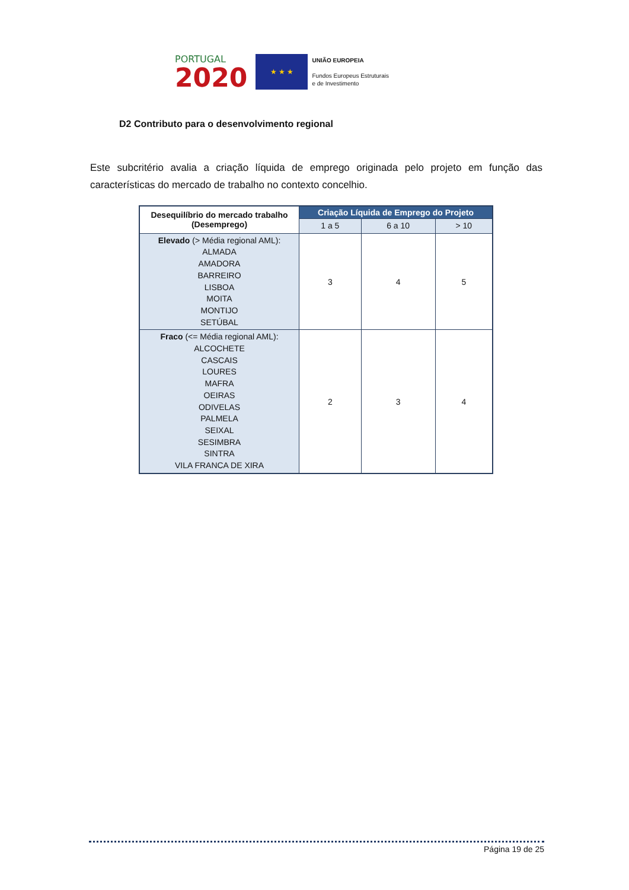PORTUGAL
2020
★ ★ ★
UNIÃO EUROPEIA
Fundos Europeus Estruturais
e de Investimento
D2 Contributo para o desenvolvimento regional
Este subcritério avalia a criação líquida de emprego originada pelo projeto em função das características do mercado de trabalho no contexto concelhio.
| Desequilíbrio do mercado trabalho (Desemprego) | Criação Líquida de Emprego do Projeto | | |
| --- | --- | --- | --- |
| | 1 a 5 | 6 a 10 | > 10 |
| Elevado (> Média regional AML): ALMADA AMADORA BARREIRO LISBOA MOITA MONTIJO SETÚBAL | 3 | 4 | 5 |
| Fraco (<= Média regional AML): ALCOCHETE CASCAIS LOURES MAFRA OEIRAS ODIVELAS PALMELA SEIXAL SESIMBRA SINTRA VILA FRANCA DE XIRA | 2 | 3 | 4 |
Página 19 de 25